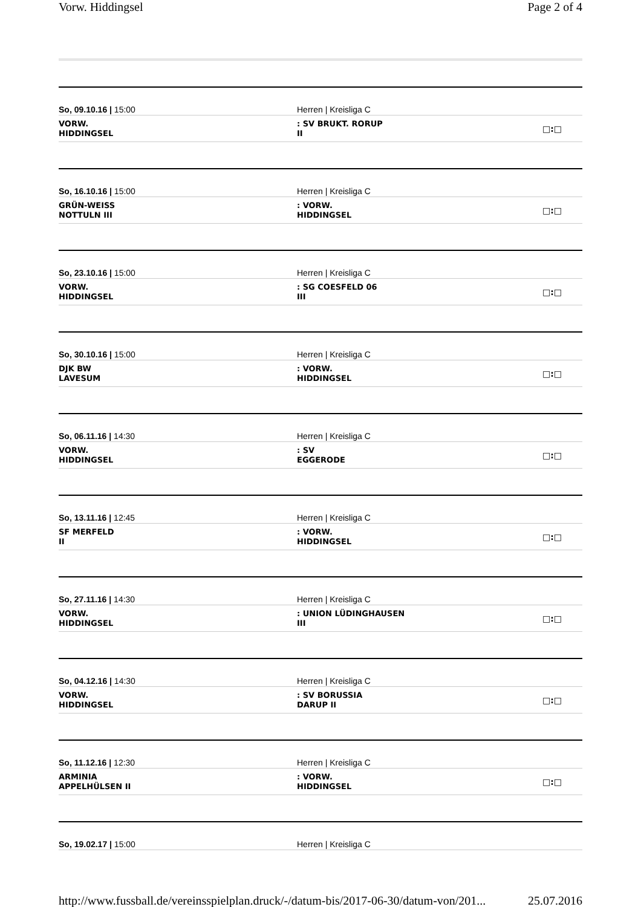Vorw. Hiddingsel Page 2 of 4
So, 09.10.16 | 15:00 Herren | Kreisliga C
VORW.
HIDDINGSEL
: SV BRUKT. RORUP
II
□:□
So, 16.10.16 | 15:00 Herren | Kreisliga C
GRÜN-WEISS
NOTTULN III
: VORW.
HIDDINGSEL
□:□
So, 23.10.16 | 15:00 Herren | Kreisliga C
VORW.
HIDDINGSEL
: SG COESFELD 06
III
□:□
So, 30.10.16 | 15:00 Herren | Kreisliga C
DJK BW
LAVESUM
: VORW.
HIDDINGSEL
□:□
So, 06.11.16 | 14:30 Herren | Kreisliga C
VORW.
HIDDINGSEL
: SV
EGGERODE
□:□
So, 13.11.16 | 12:45 Herren | Kreisliga C
SF MERFELD
II
: VORW.
HIDDINGSEL
□:□
So, 27.11.16 | 14:30 Herren | Kreisliga C
VORW.
HIDDINGSEL
: UNION LÜDINGHAUSEN
III
□:□
So, 04.12.16 | 14:30 Herren | Kreisliga C
VORW.
HIDDINGSEL
: SV BORUSSIA
DARUP II
□:□
So, 11.12.16 | 12:30 Herren | Kreisliga C
ARMINIA
APPELHÜLSEN II
: VORW.
HIDDINGSEL
□:□
So, 19.02.17 | 15:00 Herren | Kreisliga C
http://www.fussball.de/vereinsspielplan.druck/-/datum-bis/2017-06-30/datum-von/201... 25.07.2016